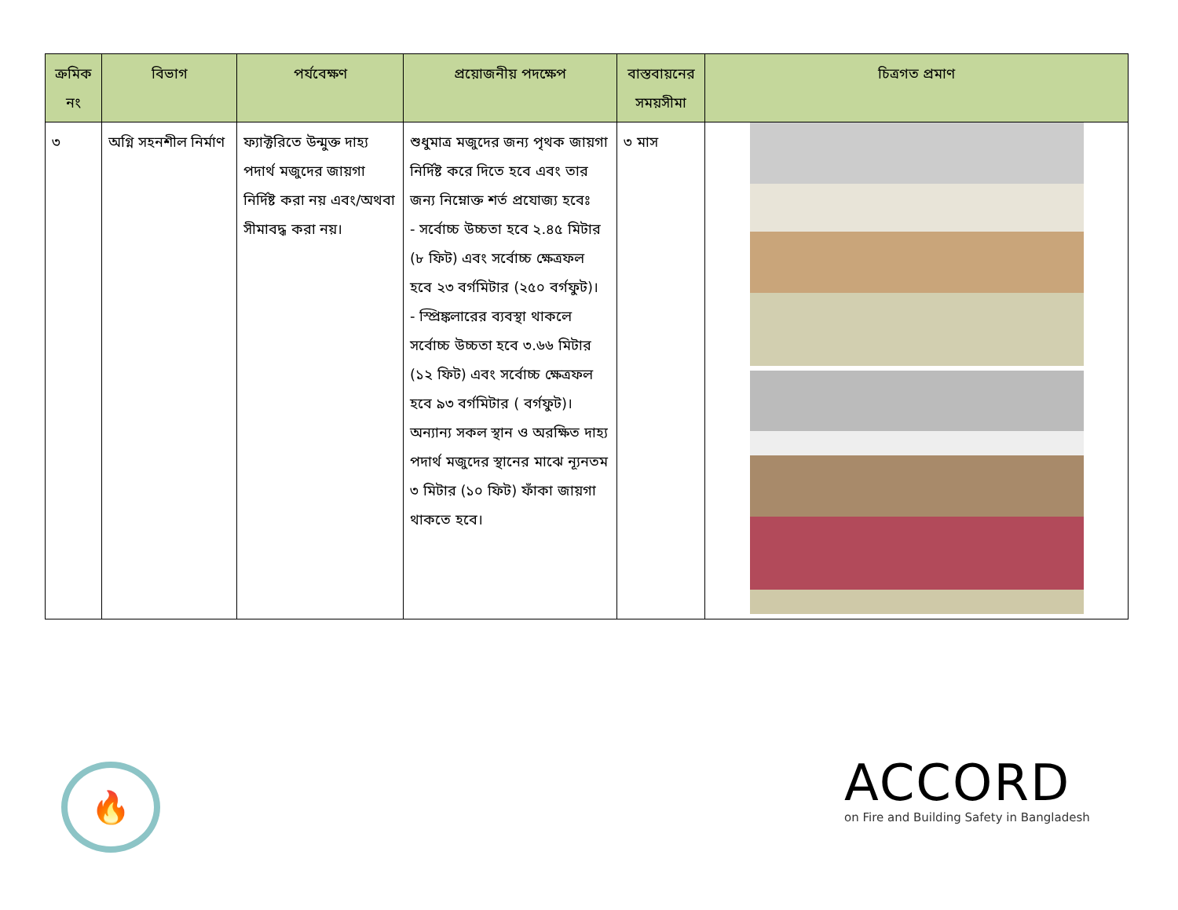| ক্রমিক নং | বিভাগ | পর্যবেক্ষণ | প্রয়োজনীয় পদক্ষেপ | বাস্তবায়নের সময়সীমা | চিত্রগত প্রমাণ |
| --- | --- | --- | --- | --- | --- |
| ৩ | অগ্নি সহনশীল নির্মাণ | ফ্যাক্টরিতে উন্মুক্ত দাহ্য পদার্থ মজুদের জায়গা নির্দিষ্ট করা নয় এবং/অথবা সীমাবদ্ধ করা নয়। | শুধুমাত্র মজুদের জন্য পৃথক জায়গা নির্দিষ্ট করে দিতে হবে এবং তার জন্য নিম্নোক্ত শর্ত প্রযোজ্য হবেঃ - সর্বোচ্চ উচ্চতা হবে ২.৪৫ মিটার (৮ ফিট) এবং সর্বোচ্চ ক্ষেত্রফল হবে ২৩ বর্গমিটার (২৫০ বর্গফুট)। - স্প্রিঙ্কলারের ব্যবস্থা থাকলে সর্বোচ্চ উচ্চতা হবে ৩.৬৬ মিটার (১২ ফিট) এবং সর্বোচ্চ ক্ষেত্রফল হবে ৯৩ বর্গমিটার ( বর্গফুট)। অন্যান্য সকল স্থান ও অরক্ষিত দাহ্য পদার্থ মজুদের স্থানের মাঝে ন্যূনতম ৩ মিটার (১০ ফিট) ফাঁকা জায়গা থাকতে হবে। | ৩ মাস | |
🔥
ACCORD
on Fire and Building Safety in Bangladesh